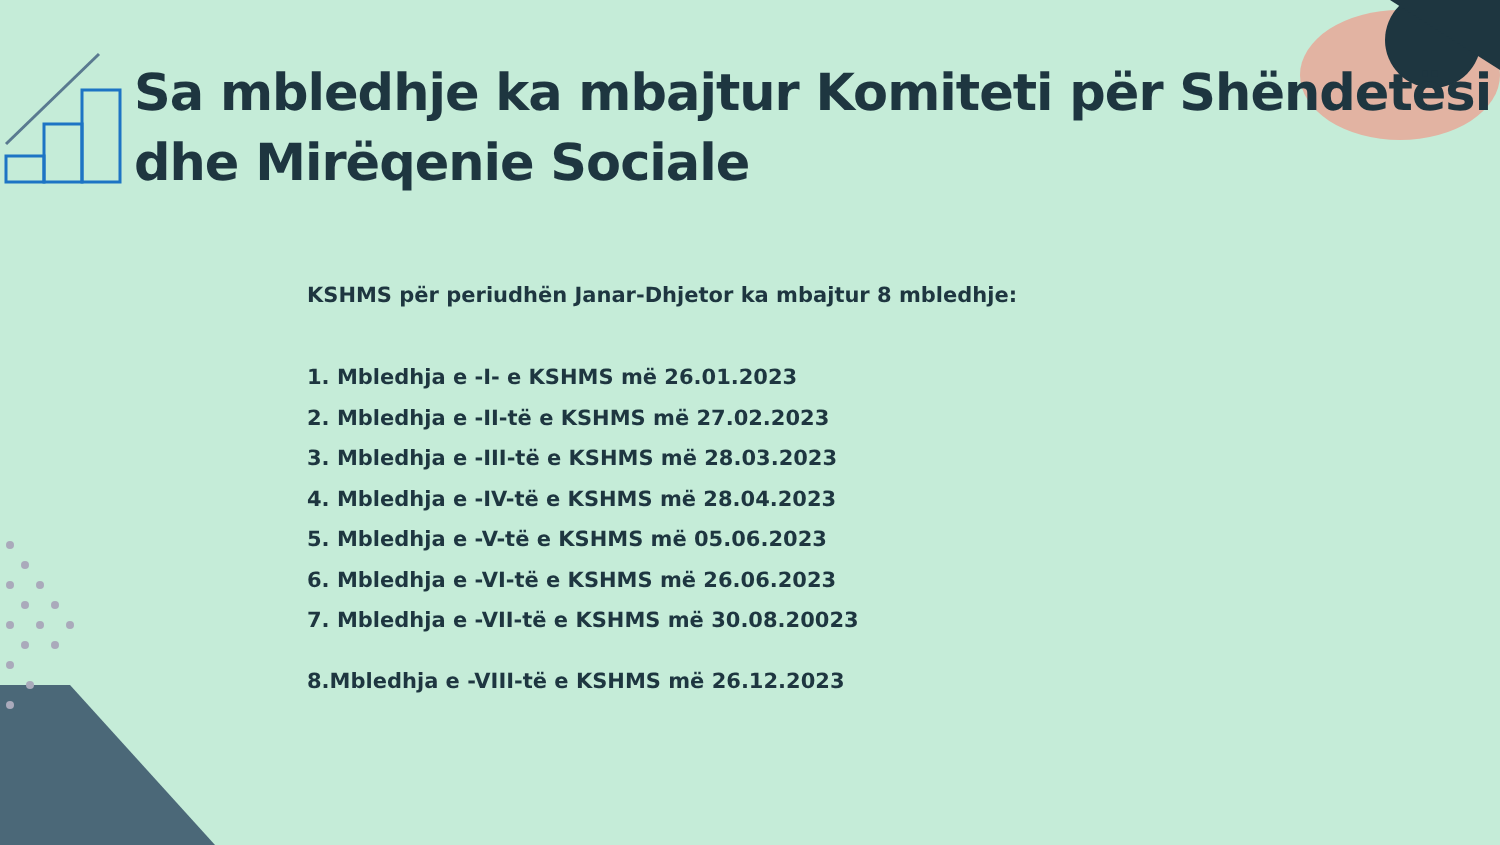Sa mbledhje ka mbajtur Komiteti për Shëndetësi dhe Mirëqenie Sociale
KSHMS për periudhën Janar-Dhjetor ka mbajtur 8 mbledhje:
1. Mbledhja e -I- e KSHMS më 26.01.2023
2. Mbledhja e -II-të e KSHMS më 27.02.2023
3. Mbledhja e -III-të e KSHMS më 28.03.2023
4. Mbledhja e -IV-të e KSHMS më 28.04.2023
5. Mbledhja e -V-të e KSHMS më 05.06.2023
6. Mbledhja e -VI-të e KSHMS më 26.06.2023
7. Mbledhja e -VII-të e KSHMS më 30.08.20023
8.Mbledhja e -VIII-të e KSHMS më 26.12.2023